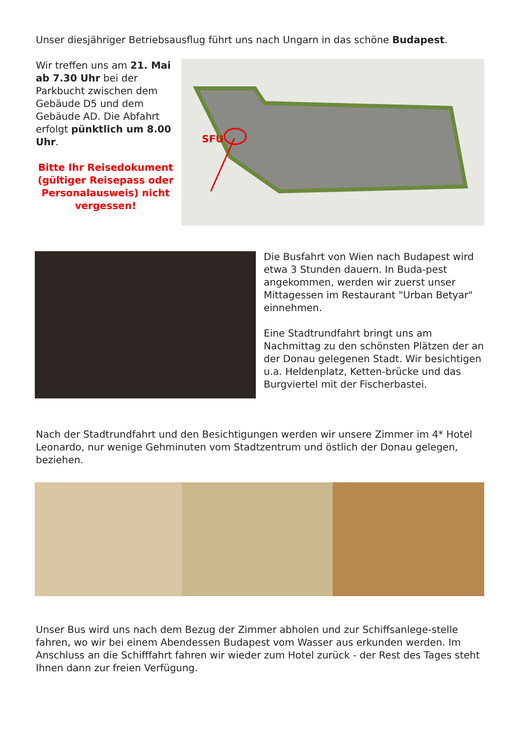Unser diesjähriger Betriebsausflug führt uns nach Ungarn in das schöne Budapest.
Wir treffen uns am 21. Mai ab 7.30 Uhr bei der Parkbucht zwischen dem Gebäude D5 und dem Gebäude AD. Die Abfahrt erfolgt pünktlich um 8.00 Uhr.
Bitte Ihr Reisedokument (gültiger Reisepass oder Personalausweis) nicht vergessen!
SFU
Die Busfahrt von Wien nach Budapest wird etwa 3 Stunden dauern. In Buda-pest angekommen, werden wir zuerst unser Mittagessen im Restaurant "Urban Betyar" einnehmen.
Eine Stadtrundfahrt bringt uns am Nachmittag zu den schönsten Plätzen der an der Donau gelegenen Stadt. Wir besichtigen u.a. Heldenplatz, Ketten-brücke und das Burgviertel mit der Fischerbastei.
Nach der Stadtrundfahrt und den Besichtigungen werden wir unsere Zimmer im 4* Hotel Leonardo, nur wenige Gehminuten vom Stadtzentrum und östlich der Donau gelegen, beziehen.
Unser Bus wird uns nach dem Bezug der Zimmer abholen und zur Schiffsanlege-stelle fahren, wo wir bei einem Abendessen Budapest vom Wasser aus erkunden werden. Im Anschluss an die Schifffahrt fahren wir wieder zum Hotel zurück - der Rest des Tages steht Ihnen dann zur freien Verfügung.